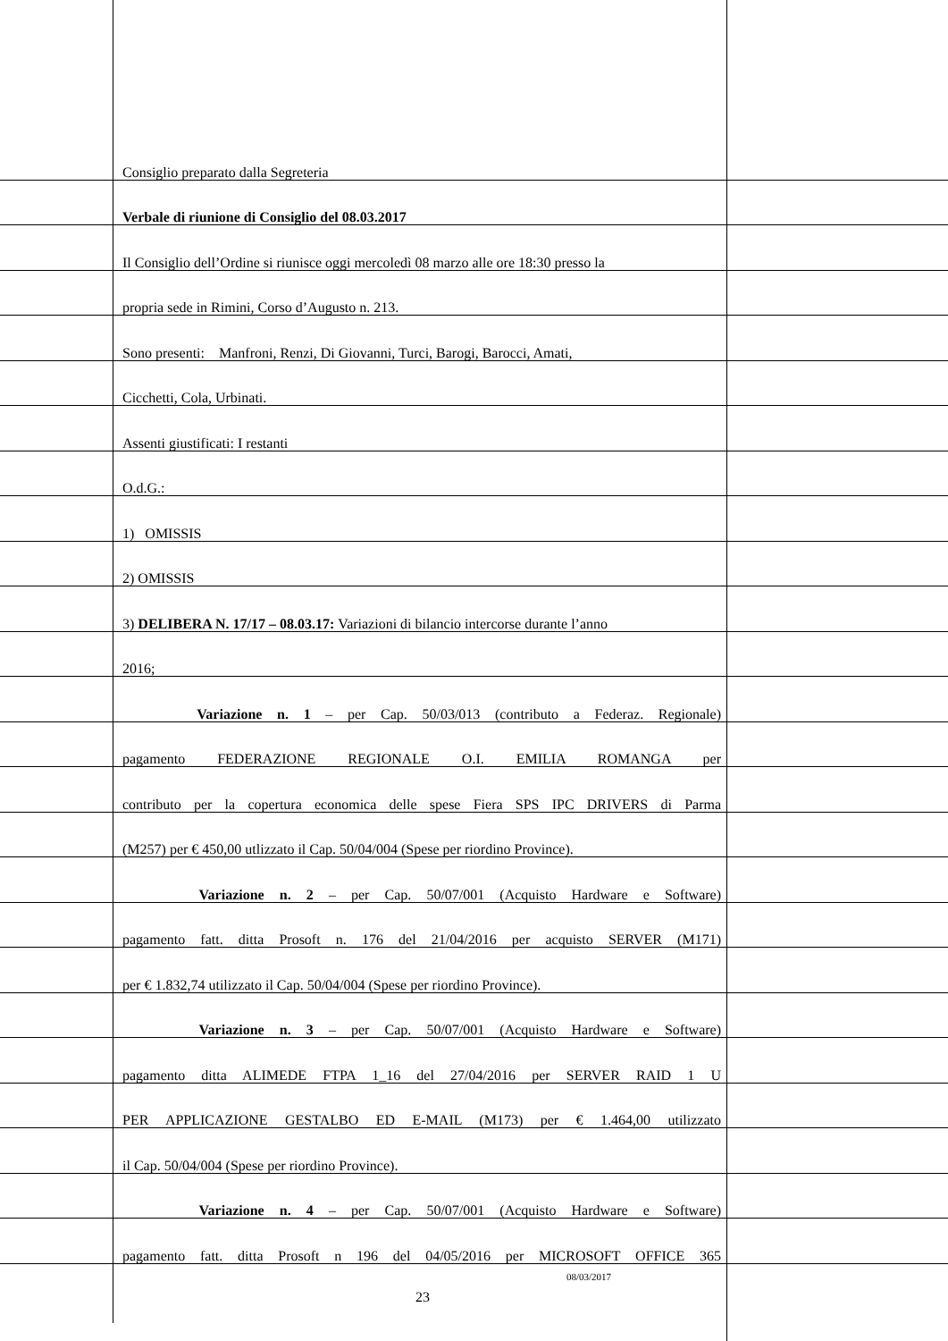Consiglio preparato dalla Segreteria
Verbale di riunione di Consiglio del 08.03.2017
Il Consiglio dell’Ordine si riunisce oggi mercoledì 08 marzo alle ore 18:30 presso la
propria sede in Rimini, Corso d’Augusto n. 213.
Sono presenti: Manfroni, Renzi, Di Giovanni, Turci, Barogi, Barocci, Amati,
Cicchetti, Cola, Urbinati.
Assenti giustificati: I restanti
O.d.G.:
1) OMISSIS
2) OMISSIS
3) DELIBERA N. 17/17 – 08.03.17: Variazioni di bilancio intercorse durante l’anno
2016;
Variazione n. 1 – per Cap. 50/03/013 (contributo a Federaz. Regionale)
pagamento FEDERAZIONE REGIONALE O.I. EMILIA ROMANGA per
contributo per la copertura economica delle spese Fiera SPS IPC DRIVERS di Parma
(M257) per € 450,00 utlizzato il Cap. 50/04/004 (Spese per riordino Province).
Variazione n. 2 – per Cap. 50/07/001 (Acquisto Hardware e Software)
pagamento fatt. ditta Prosoft n. 176 del 21/04/2016 per acquisto SERVER (M171)
per € 1.832,74 utilizzato il Cap. 50/04/004 (Spese per riordino Province).
Variazione n. 3 – per Cap. 50/07/001 (Acquisto Hardware e Software)
pagamento ditta ALIMEDE FTPA 1_16 del 27/04/2016 per SERVER RAID 1 U
PER APPLICAZIONE GESTALBO ED E-MAIL (M173) per € 1.464,00 utilizzato
il Cap. 50/04/004 (Spese per riordino Province).
Variazione n. 4 – per Cap. 50/07/001 (Acquisto Hardware e Software)
pagamento fatt. ditta Prosoft n 196 del 04/05/2016 per MICROSOFT OFFICE 365
08/03/2017
23